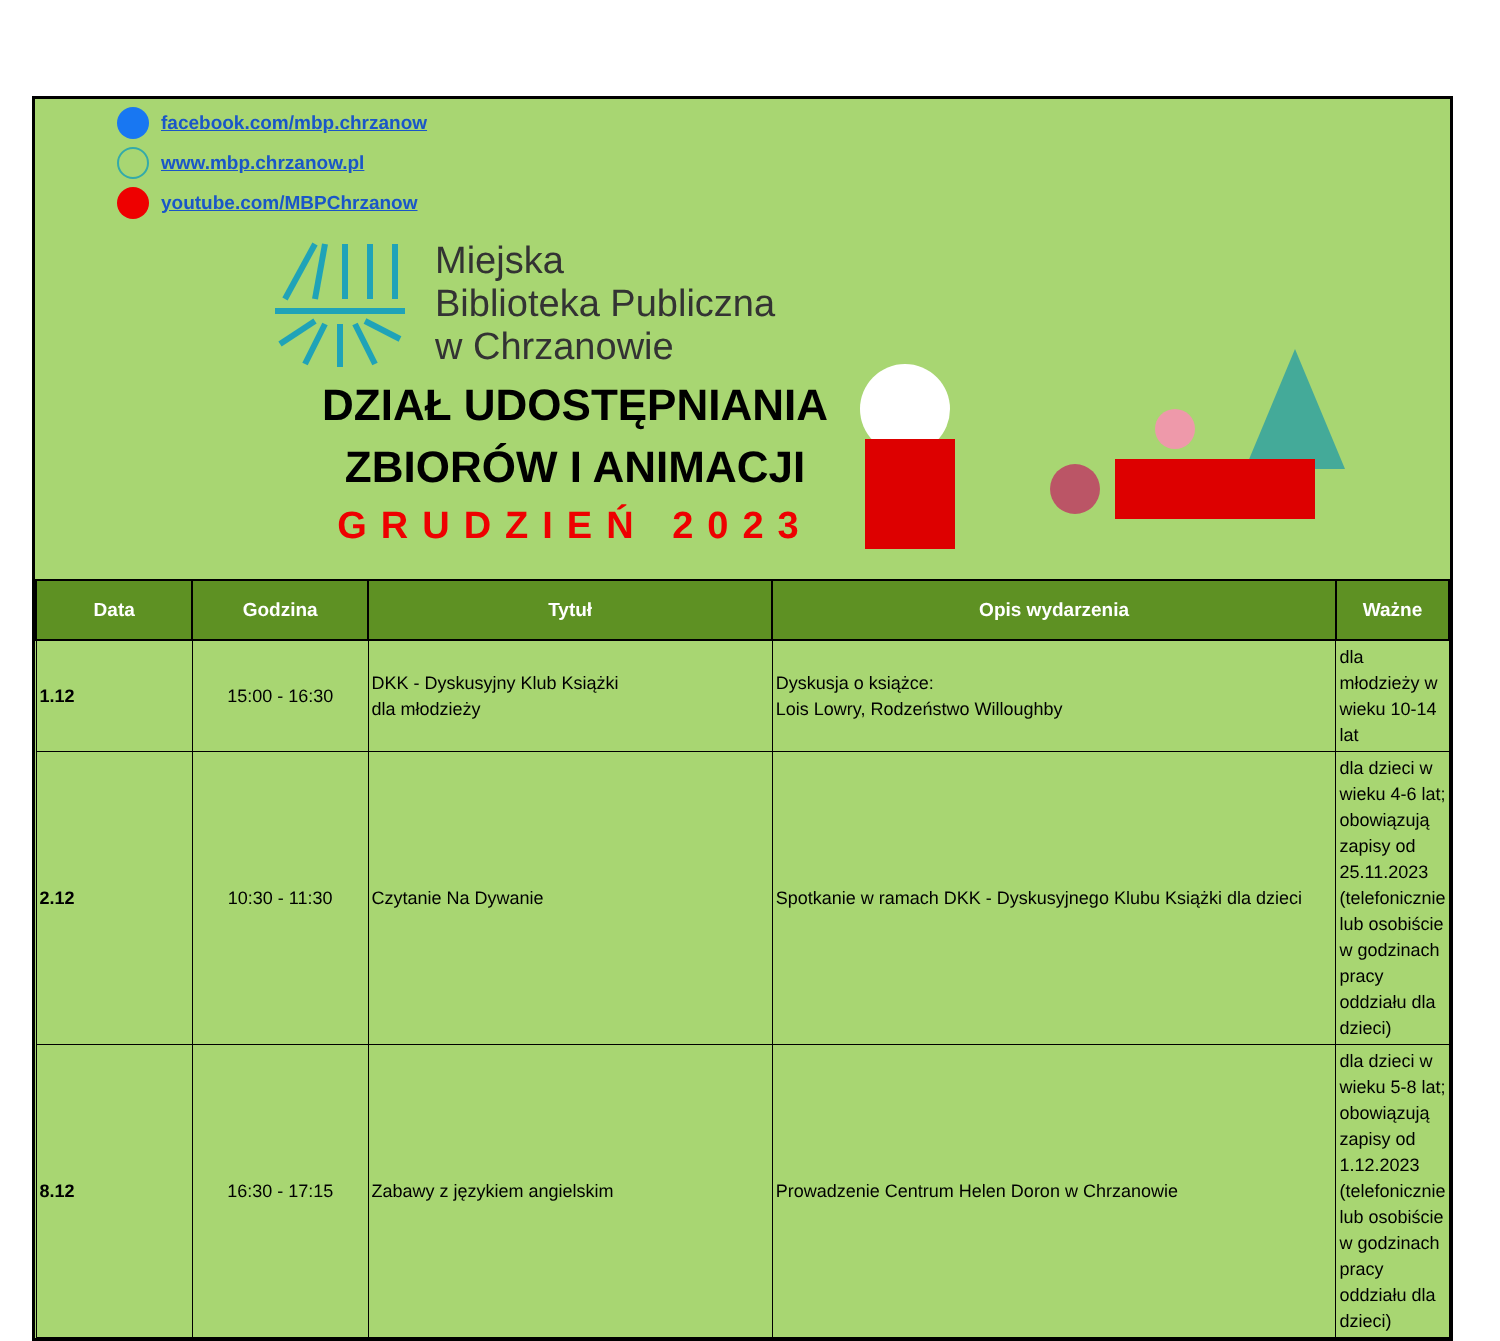facebook.com/mbp.chrzanow
www.mbp.chrzanow.pl
youtube.com/MBPChrzanow
Miejska
Biblioteka Publiczna
w Chrzanowie
DZIAŁ UDOSTĘPNIANIA ZBIORÓW I ANIMACJI
GRUDZIEŃ 2023
| Data | Godzina | Tytuł | Opis wydarzenia | Ważne |
| --- | --- | --- | --- | --- |
| 1.12 | 15:00 - 16:30 | DKK - Dyskusyjny Klub Książki dla młodzieży | Dyskusja o książce: Lois Lowry, Rodzeństwo Willoughby | dla młodzieży w wieku 10-14 lat |
| 2.12 | 10:30 - 11:30 | Czytanie Na Dywanie | Spotkanie w ramach DKK - Dyskusyjnego Klubu Książki dla dzieci | dla dzieci w wieku 4-6 lat; obowiązują zapisy od 25.11.2023 (telefonicznie lub osobiście w godzinach pracy oddziału dla dzieci) |
| 8.12 | 16:30 - 17:15 | Zabawy z językiem angielskim | Prowadzenie Centrum Helen Doron w Chrzanowie | dla dzieci w wieku 5-8 lat; obowiązują zapisy od 1.12.2023 (telefonicznie lub osobiście w godzinach pracy oddziału dla dzieci) |